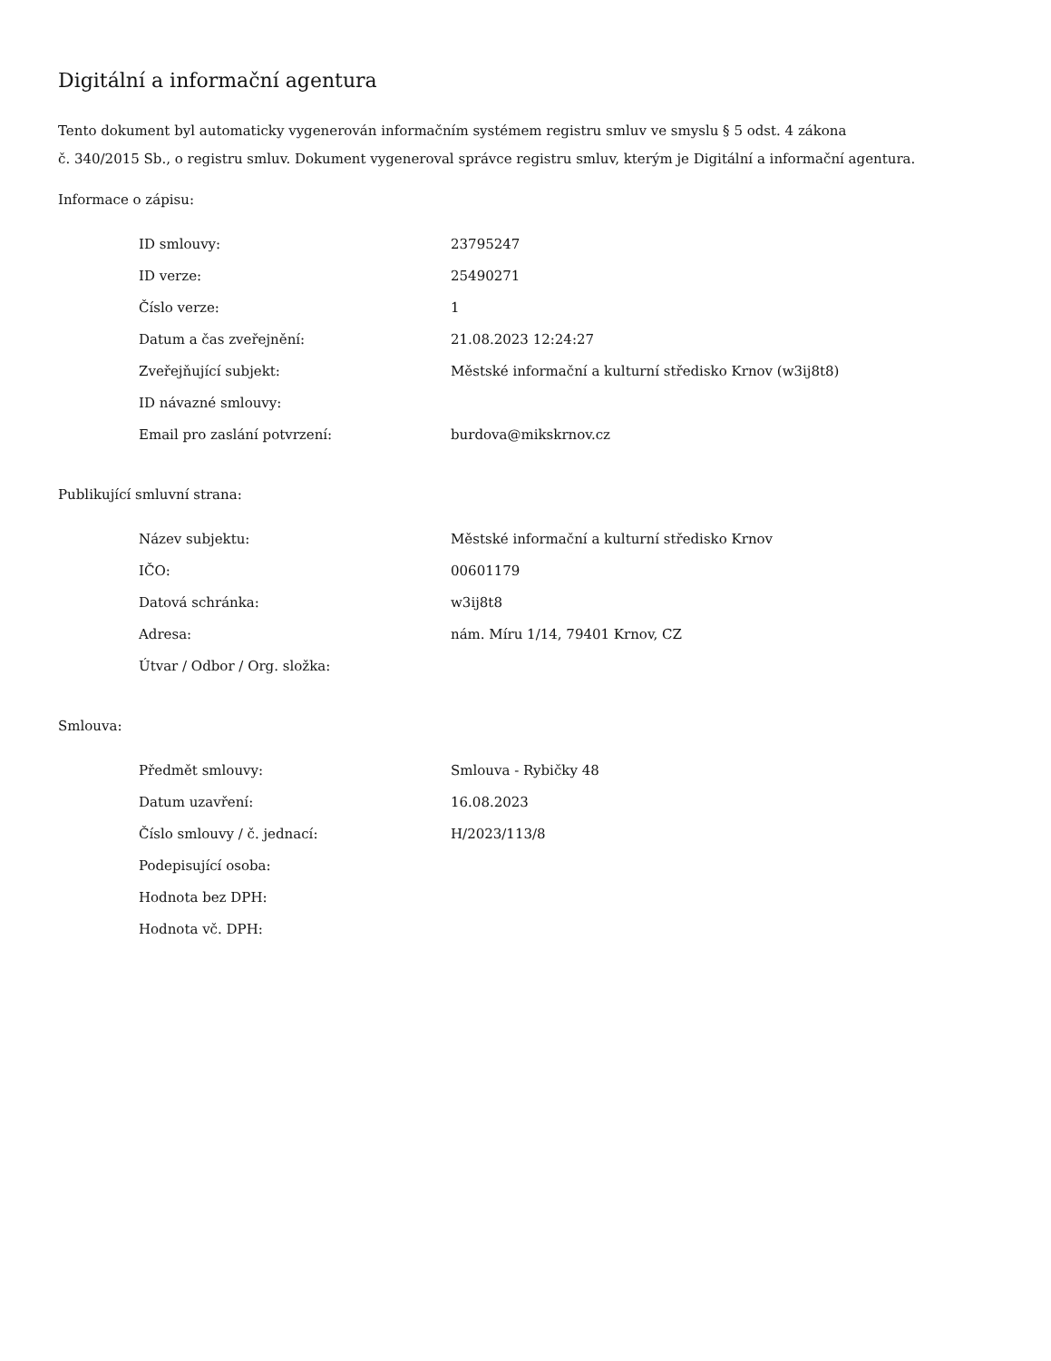Digitální a informační agentura
Tento dokument byl automaticky vygenerován informačním systémem registru smluv ve smyslu § 5 odst. 4 zákona
č. 340/2015 Sb., o registru smluv. Dokument vygeneroval správce registru smluv, kterým je Digitální a informační agentura.
Informace o zápisu:
| ID smlouvy: | 23795247 |
| ID verze: | 25490271 |
| Číslo verze: | 1 |
| Datum a čas zveřejnění: | 21.08.2023 12:24:27 |
| Zveřejňující subjekt: | Městské informační a kulturní středisko Krnov (w3ij8t8) |
| ID návazné smlouvy: | |
| Email pro zaslání potvrzení: | burdova@mikskrnov.cz |
Publikující smluvní strana:
| Název subjektu: | Městské informační a kulturní středisko Krnov |
| IČO: | 00601179 |
| Datová schránka: | w3ij8t8 |
| Adresa: | nám. Míru 1/14, 79401 Krnov, CZ |
| Útvar / Odbor / Org. složka: | |
Smlouva:
| Předmět smlouvy: | Smlouva - Rybičky 48 |
| Datum uzavření: | 16.08.2023 |
| Číslo smlouvy / č. jednací: | H/2023/113/8 |
| Podepisující osoba: | |
| Hodnota bez DPH: | |
| Hodnota vč. DPH: | |